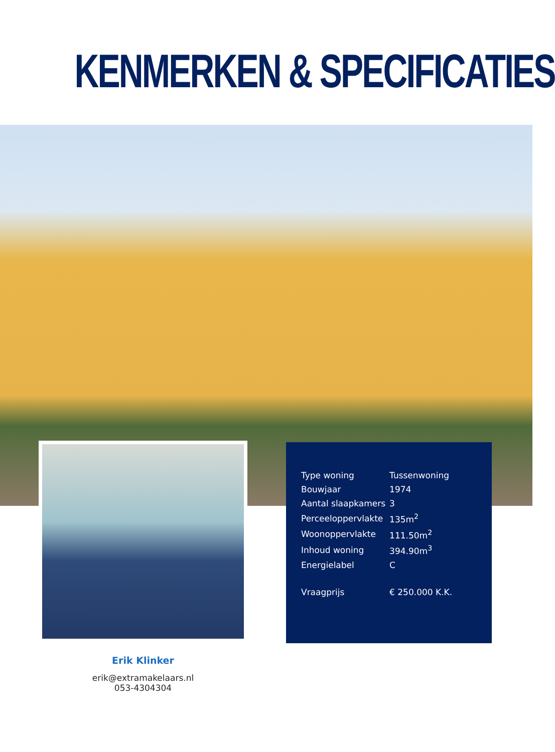KENMERKEN & SPECIFICATIES
| Type woning | Tussenwoning |
| Bouwjaar | 1974 |
| Aantal slaapkamers | 3 |
| Perceeloppervlakte | 135m<sup>2</sup> |
| Woonoppervlakte | 111.50m<sup>2</sup> |
| Inhoud woning | 394.90m<sup>3</sup> |
| Energielabel | C |
| Vraagprijs | € 250.000 K.K. |
Erik Klinker
erik@extramakelaars.nl
053-4304304